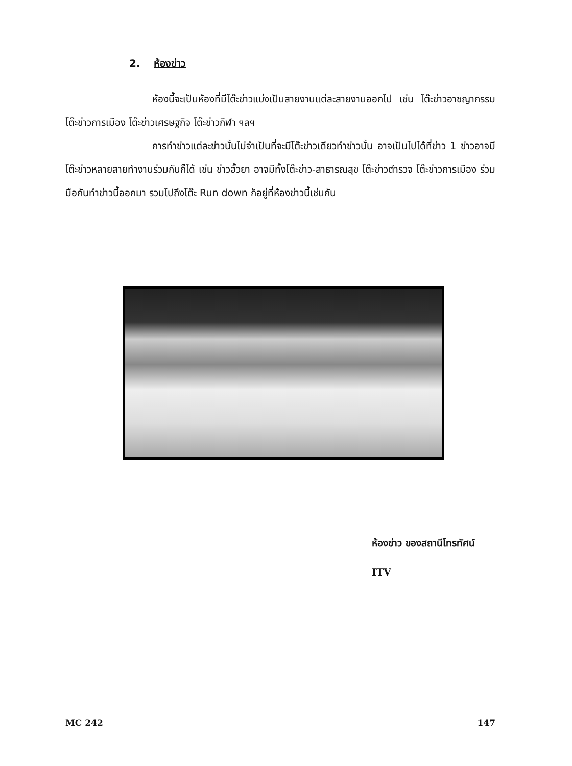2. ห้องข่าว
ห้องนี้จะเป็นห้องที่มีโต๊ะข่าวแบ่งเป็นสายงานแต่ละสายงานออกไป เช่น โต๊ะข่าวอาชญากรรม โต๊ะข่าวการเมือง โต๊ะข่าวเศรษฐกิจ โต๊ะข่าวกีฬา ฯลฯ
การทำข่าวแต่ละข่าวนั้นไม่จำเป็นที่จะมีโต๊ะข่าวเดียวทำข่าวนั้น อาจเป็นไปได้ที่ข่าว 1 ข่าวอาจมีโต๊ะข่าวหลายสายทำงานร่วมกันก็ได้ เช่น ข่าวฮั้วยา อาจมีทั้งโต๊ะข่าว-สาธารณสุข โต๊ะข่าวตำรวจ โต๊ะข่าวการเมือง ร่วมมือกันทำข่าวนี้ออกมา รวมไปถึงโต๊ะ Run down ก็อยู่ที่ห้องข่าวนี้เช่นกัน
ห้องข่าว ของสถานีโทรทัศน์
ITV
MC 242 147